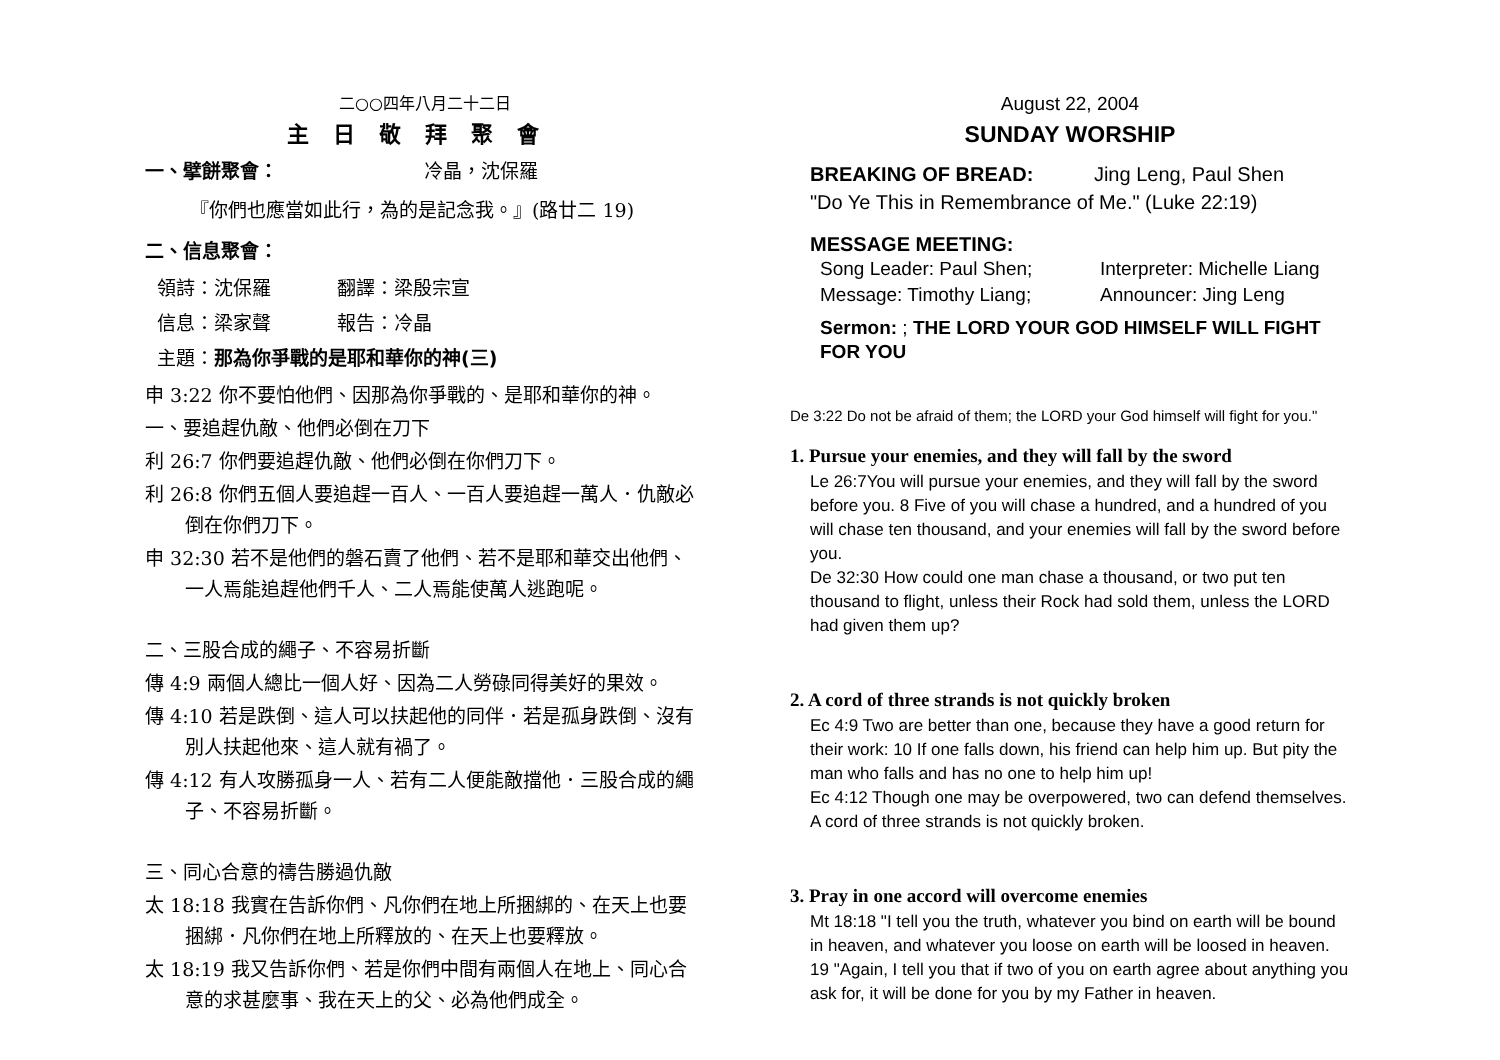二○○四年八月二十二日
主日敬拜聚會
一、擘餅聚會： 冷晶，沈保羅
『你們也應當如此行，為的是記念我。』(路廿二 19)
二、信息聚會：
領詩：沈保羅 翻譯：梁殷宗宣
信息：梁家聲 報告：冷晶
主題：那為你爭戰的是耶和華你的神(三)
申 3:22 你不要怕他們、因那為你爭戰的、是耶和華你的神。
一、要追趕仇敵、他們必倒在刀下
利 26:7 你們要追趕仇敵、他們必倒在你們刀下。
利 26:8 你們五個人要追趕一百人、一百人要追趕一萬人．仇敵必倒在你們刀下。
申 32:30 若不是他們的磐石賣了他們、若不是耶和華交出他們、一人焉能追趕他們千人、二人焉能使萬人逃跑呢。
二、三股合成的繩子、不容易折斷
傳 4:9 兩個人總比一個人好、因為二人勞碌同得美好的果效。
傳 4:10 若是跌倒、這人可以扶起他的同伴．若是孤身跌倒、沒有別人扶起他來、這人就有禍了。
傳 4:12 有人攻勝孤身一人、若有二人便能敵擋他．三股合成的繩子、不容易折斷。
三、同心合意的禱告勝過仇敵
太 18:18 我實在告訴你們、凡你們在地上所捆綁的、在天上也要捆綁．凡你們在地上所釋放的、在天上也要釋放。
太 18:19 我又告訴你們、若是你們中間有兩個人在地上、同心合意的求甚麼事、我在天上的父、必為他們成全。
August 22, 2004
SUNDAY WORSHIP
BREAKING OF BREAD: Jing Leng, Paul Shen
"Do Ye This in Remembrance of Me." (Luke 22:19)
MESSAGE MEETING:
Song Leader: Paul Shen;
Message: Timothy Liang;
Interpreter: Michelle Liang
Announcer: Jing Leng
Sermon: ; THE LORD YOUR GOD HIMSELF WILL FIGHT FOR YOU
De 3:22 Do not be afraid of them; the LORD your God himself will fight for you."
1. Pursue your enemies, and they will fall by the sword
Le 26:7You will pursue your enemies, and they will fall by the sword before you. 8 Five of you will chase a hundred, and a hundred of you will chase ten thousand, and your enemies will fall by the sword before you.
De 32:30 How could one man chase a thousand, or two put ten thousand to flight, unless their Rock had sold them, unless the LORD had given them up?
2. A cord of three strands is not quickly broken
Ec 4:9 Two are better than one, because they have a good return for their work: 10 If one falls down, his friend can help him up. But pity the man who falls and has no one to help him up!
Ec 4:12 Though one may be overpowered, two can defend themselves. A cord of three strands is not quickly broken.
3. Pray in one accord will overcome enemies
Mt 18:18 "I tell you the truth, whatever you bind on earth will be bound in heaven, and whatever you loose on earth will be loosed in heaven. 19 "Again, I tell you that if two of you on earth agree about anything you ask for, it will be done for you by my Father in heaven.